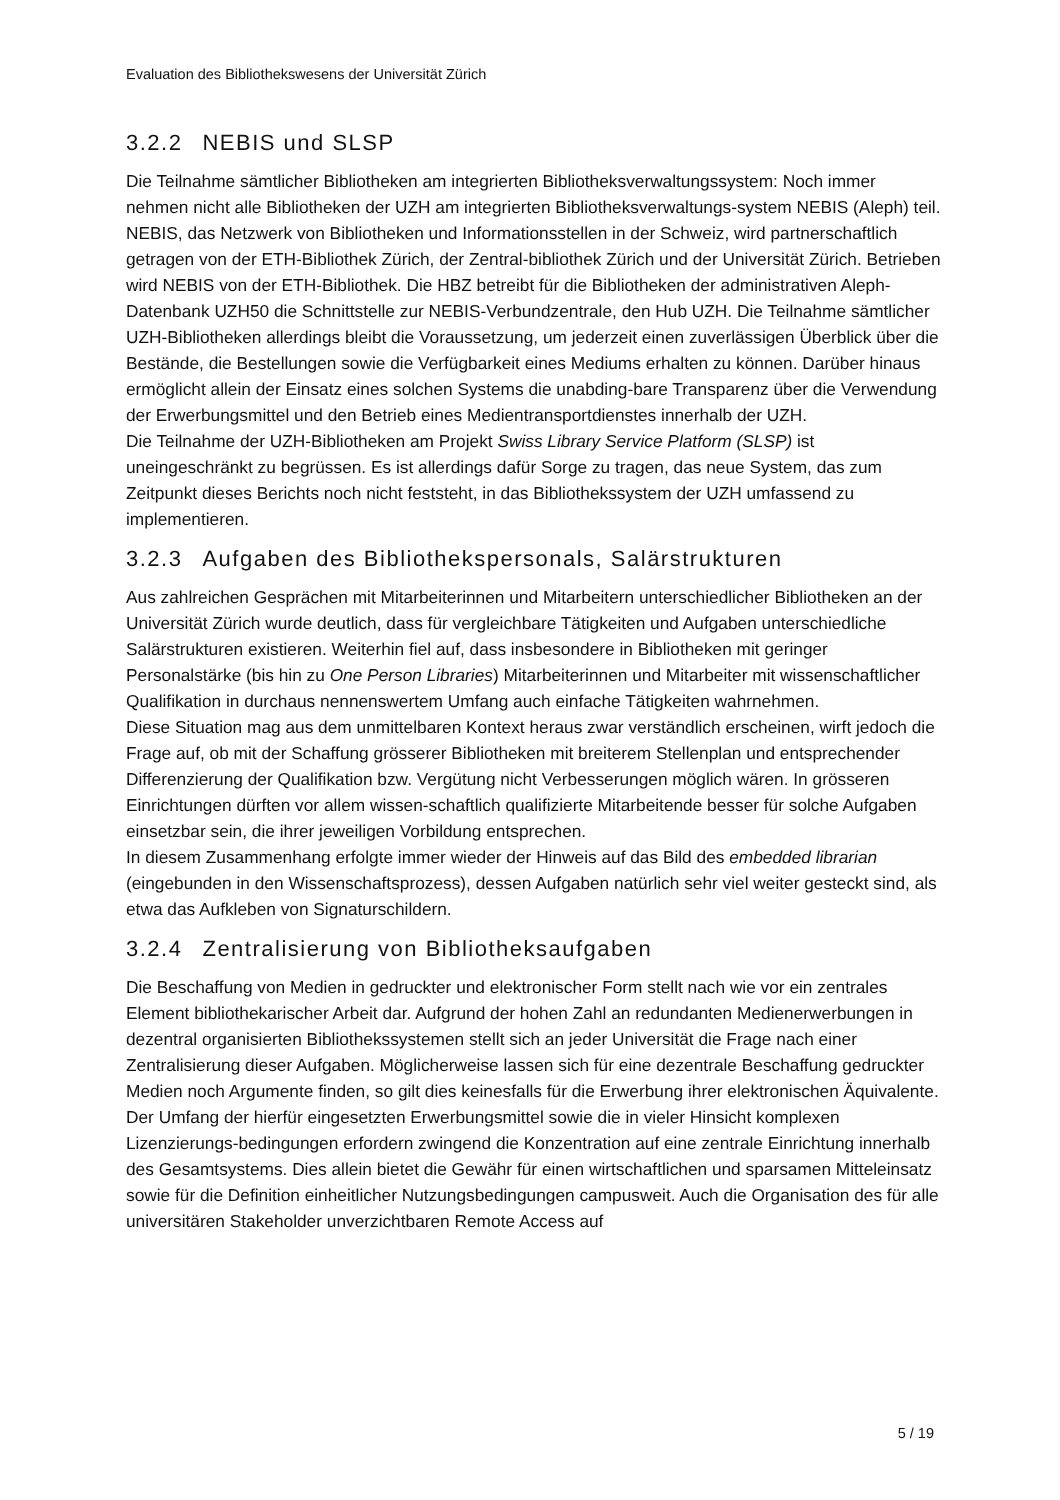Evaluation des Bibliothekswesens der Universität Zürich
3.2.2 NEBIS und SLSP
Die Teilnahme sämtlicher Bibliotheken am integrierten Bibliotheksverwaltungssystem: Noch immer nehmen nicht alle Bibliotheken der UZH am integrierten Bibliotheksverwaltungs-system NEBIS (Aleph) teil. NEBIS, das Netzwerk von Bibliotheken und Informationsstellen in der Schweiz, wird partnerschaftlich getragen von der ETH-Bibliothek Zürich, der Zentral-bibliothek Zürich und der Universität Zürich. Betrieben wird NEBIS von der ETH-Bibliothek. Die HBZ betreibt für die Bibliotheken der administrativen Aleph-Datenbank UZH50 die Schnittstelle zur NEBIS-Verbundzentrale, den Hub UZH. Die Teilnahme sämtlicher UZH-Bibliotheken allerdings bleibt die Voraussetzung, um jederzeit einen zuverlässigen Überblick über die Bestände, die Bestellungen sowie die Verfügbarkeit eines Mediums erhalten zu können. Darüber hinaus ermöglicht allein der Einsatz eines solchen Systems die unabding-bare Transparenz über die Verwendung der Erwerbungsmittel und den Betrieb eines Medientransportdienstes innerhalb der UZH.
Die Teilnahme der UZH-Bibliotheken am Projekt Swiss Library Service Platform (SLSP) ist uneingeschränkt zu begrüssen. Es ist allerdings dafür Sorge zu tragen, das neue System, das zum Zeitpunkt dieses Berichts noch nicht feststeht, in das Bibliothekssystem der UZH umfassend zu implementieren.
3.2.3 Aufgaben des Bibliothekspersonals, Salärstrukturen
Aus zahlreichen Gesprächen mit Mitarbeiterinnen und Mitarbeitern unterschiedlicher Bibliotheken an der Universität Zürich wurde deutlich, dass für vergleichbare Tätigkeiten und Aufgaben unterschiedliche Salärstrukturen existieren. Weiterhin fiel auf, dass insbesondere in Bibliotheken mit geringer Personalstärke (bis hin zu One Person Libraries) Mitarbeiterinnen und Mitarbeiter mit wissenschaftlicher Qualifikation in durchaus nennenswertem Umfang auch einfache Tätigkeiten wahrnehmen.
Diese Situation mag aus dem unmittelbaren Kontext heraus zwar verständlich erscheinen, wirft jedoch die Frage auf, ob mit der Schaffung grösserer Bibliotheken mit breiterem Stellenplan und entsprechender Differenzierung der Qualifikation bzw. Vergütung nicht Verbesserungen möglich wären. In grösseren Einrichtungen dürften vor allem wissen-schaftlich qualifizierte Mitarbeitende besser für solche Aufgaben einsetzbar sein, die ihrer jeweiligen Vorbildung entsprechen.
In diesem Zusammenhang erfolgte immer wieder der Hinweis auf das Bild des embedded librarian (eingebunden in den Wissenschaftsprozess), dessen Aufgaben natürlich sehr viel weiter gesteckt sind, als etwa das Aufkleben von Signaturschildern.
3.2.4 Zentralisierung von Bibliotheksaufgaben
Die Beschaffung von Medien in gedruckter und elektronischer Form stellt nach wie vor ein zentrales Element bibliothekarischer Arbeit dar. Aufgrund der hohen Zahl an redundanten Medienerwerbungen in dezentral organisierten Bibliothekssystemen stellt sich an jeder Universität die Frage nach einer Zentralisierung dieser Aufgaben. Möglicherweise lassen sich für eine dezentrale Beschaffung gedruckter Medien noch Argumente finden, so gilt dies keinesfalls für die Erwerbung ihrer elektronischen Äquivalente. Der Umfang der hierfür eingesetzten Erwerbungsmittel sowie die in vieler Hinsicht komplexen Lizenzierungs-bedingungen erfordern zwingend die Konzentration auf eine zentrale Einrichtung innerhalb des Gesamtsystems. Dies allein bietet die Gewähr für einen wirtschaftlichen und sparsamen Mitteleinsatz sowie für die Definition einheitlicher Nutzungsbedingungen campusweit. Auch die Organisation des für alle universitären Stakeholder unverzichtbaren Remote Access auf
5 / 19